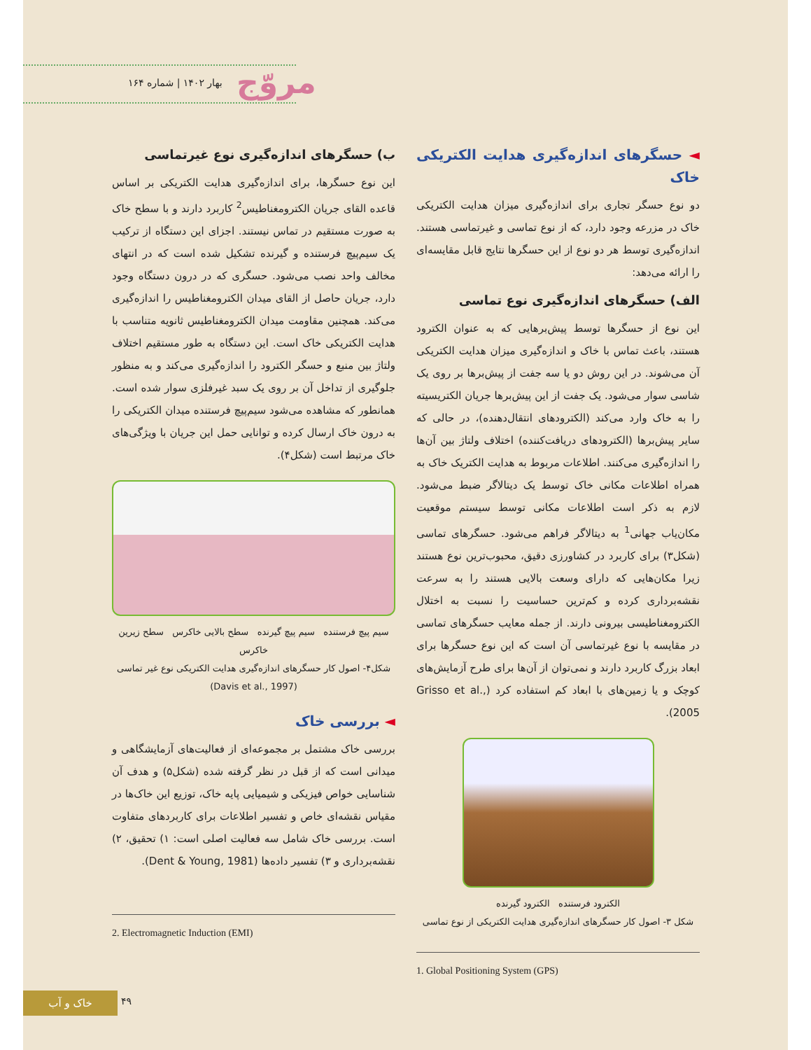بهار ۱۴۰۲ | شماره ۱۶۴ مروّج
◄ حسگرهای اندازه‌گیری هدایت الکتریکی خاک
دو نوع حسگر تجاری برای اندازه‌گیری میزان هدایت الکتریکی خاک در مزرعه وجود دارد، که از نوع تماسی و غیرتماسی هستند. اندازه‌گیری توسط هر دو نوع از این حسگرها نتایج قابل مقایسه‌ای را ارائه می‌دهد:
الف) حسگرهای اندازه‌گیری نوع تماسی
این نوع از حسگرها توسط پیش‌برهایی که به عنوان الکترود هستند، باعث تماس با خاک و اندازه‌گیری میزان هدایت الکتریکی آن می‌شوند. در این روش دو یا سه جفت از پیش‌برها بر روی یک شاسی سوار می‌شود. یک جفت از این پیش‌برها جریان الکتریسیته را به خاک وارد می‌کند (الکترودهای انتقال‌دهنده)، در حالی که سایر پیش‌برها (الکترودهای دریافت‌کننده) اختلاف ولتاژ بین آن‌ها را اندازه‌گیری می‌کنند. اطلاعات مربوط به هدایت الکتریک خاک به همراه اطلاعات مکانی خاک توسط یک دیتالاگر ضبط می‌شود. لازم به ذکر است اطلاعات مکانی توسط سیستم موقعیت مکان‌یاب جهانی<sup>1</sup> به دیتالاگر فراهم می‌شود. حسگرهای تماسی (شکل۳) برای کاربرد در کشاورزی دقیق، محبوب‌ترین نوع هستند زیرا مکان‌هایی که دارای وسعت بالایی هستند را به سرعت نقشه‌برداری کرده و کم‌ترین حساسیت را نسبت به اختلال الکترومغناطیسی بیرونی دارند. از جمله معایب حسگرهای تماسی در مقایسه با نوع غیرتماسی آن است که این نوع حسگرها برای ابعاد بزرگ کاربرد دارند و نمی‌توان از آن‌ها برای طرح آزمایش‌های کوچک و یا زمین‌های با ابعاد کم استفاده کرد (Grisso et al., 2005).
الکترود فرستنده الکترود گیرنده
شکل ۳- اصول کار حسگرهای اندازه‌گیری هدایت الکتریکی از نوع تماسی
1. Global Positioning System (GPS)
ب) حسگرهای اندازه‌گیری نوع غیرتماسی
این نوع حسگرها، برای اندازه‌گیری هدایت الکتریکی بر اساس قاعده القای جریان الکترومغناطیس<sup>2</sup> کاربرد دارند و با سطح خاک به صورت مستقیم در تماس نیستند. اجزای این دستگاه از ترکیب یک سیم‌پیچ فرستنده و گیرنده تشکیل شده است که در انتهای مخالف واحد نصب می‌شود. حسگری که در درون دستگاه وجود دارد، جریان حاصل از القای میدان الکترومغناطیس را اندازه‌گیری می‌کند. همچنین مقاومت میدان الکترومغناطیس ثانویه متناسب با هدایت الکتریکی خاک است. این دستگاه به طور مستقیم اختلاف ولتاژ بین منبع و حسگر الکترود را اندازه‌گیری می‌کند و به منظور جلوگیری از تداخل آن بر روی یک سبد غیرفلزی سوار شده است. همانطور که مشاهده می‌شود سیم‌پیچ فرستنده میدان الکتریکی را به درون خاک ارسال کرده و توانایی حمل این جریان با ویژگی‌های خاک مرتبط است (شکل۴).
سیم پیچ فرستنده سیم پیچ گیرنده سطح بالایی خاکرس سطح زیرین خاکرس
شکل۴- اصول کار حسگرهای اندازه‌گیری هدایت الکتریکی نوع غیر تماسی (Davis et al., 1997)
◄ بررسی خاک
بررسی خاک مشتمل بر مجموعه‌ای از فعالیت‌های آزمایشگاهی و میدانی است که از قبل در نظر گرفته شده (شکل۵) و هدف آن شناسایی خواص فیزیکی و شیمیایی پایه خاک، توزیع این خاک‌ها در مقیاس نقشه‌ای خاص و تفسیر اطلاعات برای کاربردهای متفاوت است. بررسی خاک شامل سه فعالیت اصلی است: ۱) تحقیق، ۲) نقشه‌برداری و ۳) تفسیر داده‌ها (Dent & Young, 1981).
2. Electromagnetic Induction (EMI)
خاک و آب ۴۹